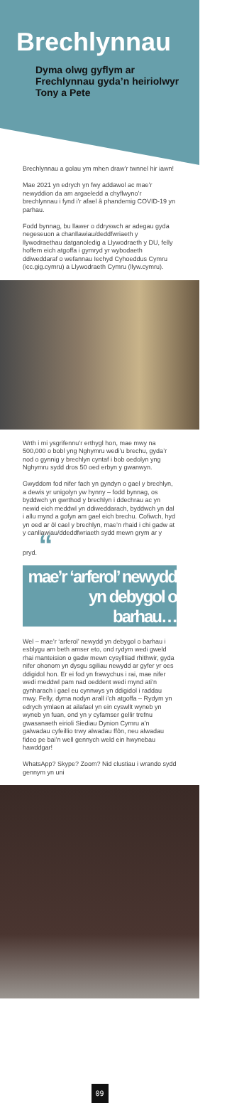Brechlynnau
Dyma olwg gyflym ar Frechlynnau gyda’n heiriolwyr Tony a Pete
Brechlynnau a golau ym mhen draw’r twnnel hir iawn!
Mae 2021 yn edrych yn fwy addawol ac mae’r newyddion da am argaeledd a chyflwyno’r brechlynnau i fynd i’r afael â phandemig COVID-19 yn parhau.
Fodd bynnag, bu llawer o ddryswch ar adegau gyda negeseuon a chanllawiau/deddfwriaeth y llywodraethau datganoledig a Llywodraeth y DU, felly hoffem eich atgoffa i gymryd yr wybodaeth ddiweddaraf o wefannau Iechyd Cyhoeddus Cymru (icc.gig.cymru) a Llywodraeth Cymru (llyw.cymru).
Wrth i mi ysgrifennu’r erthygl hon, mae mwy na 500,000 o bobl yng Nghymru wedi’u brechu, gyda’r nod o gynnig y brechlyn cyntaf i bob oedolyn yng Nghymru sydd dros 50 oed erbyn y gwanwyn.
Gwyddom fod nifer fach yn gyndyn o gael y brechlyn, a dewis yr unigolyn yw hynny – fodd bynnag, os byddwch yn gwrthod y brechlyn i ddechrau ac yn newid eich meddwl yn ddiweddarach, byddwch yn dal i allu mynd a gofyn am gael eich brechu. Cofiwch, hyd yn oed ar ôl cael y brechlyn, mae’n rhaid i chi gadw at y canllawiau/ddeddfwriaeth sydd mewn grym ar y pryd. “
mae’r ‘arferol’ newydd yn debygol o barhau…
Wel – mae’r ‘arferol’ newydd yn debygol o barhau i esblygu am beth amser eto, ond rydym wedi gweld rhai manteision o gadw mewn cysylltiad rhithwir, gyda nifer ohonom yn dysgu sgiliau newydd ar gyfer yr oes ddigidol hon. Er ei fod yn frawychus i rai, mae nifer wedi meddwl pam nad oeddent wedi mynd ati’n gynharach i gael eu cynnwys yn ddigidol i raddau mwy. Felly, dyma nodyn arall i’ch atgoffa – Rydym yn edrych ymlaen at ailafael yn ein cyswllt wyneb yn wyneb yn fuan, ond yn y cyfamser gellir trefnu gwasanaeth eirioli Siediau Dynion Cymru a’n galwadau cyfeillio trwy alwadau ffôn, neu alwadau fideo pe bai’n well gennych weld ein hwynebau hawddgar!
WhatsApp? Skype? Zoom? Nid clustiau i wrando sydd gennym yn uni
09